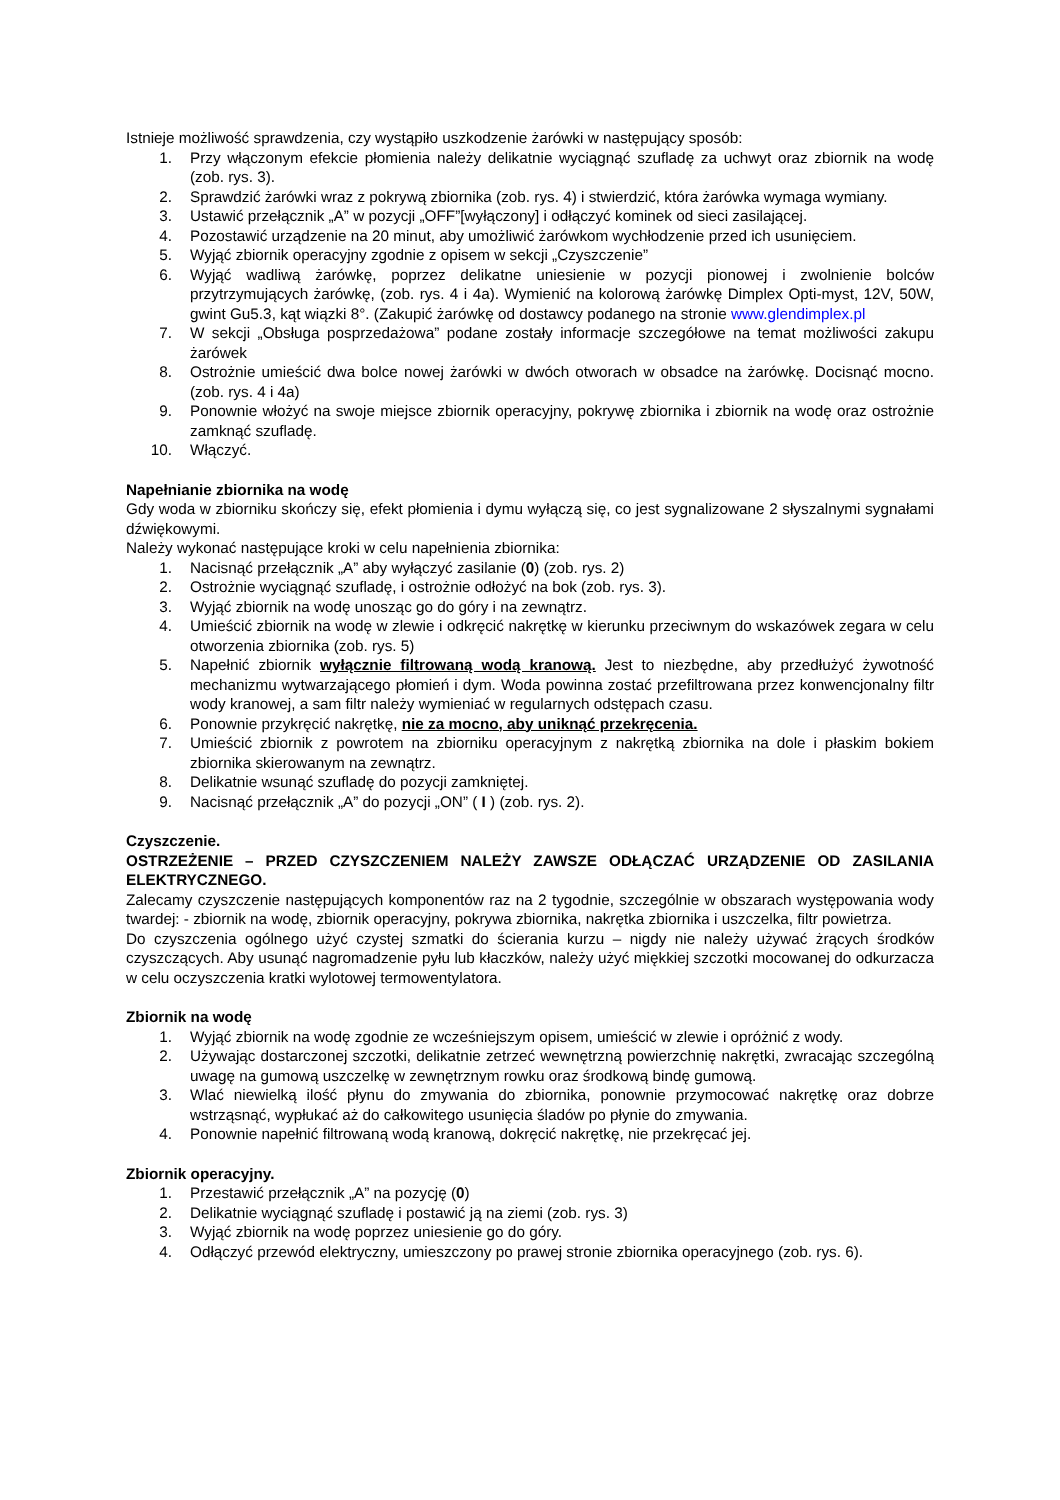Istnieje możliwość sprawdzenia, czy wystąpiło uszkodzenie żarówki w następujący sposób:
1. Przy włączonym efekcie płomienia należy delikatnie wyciągnąć szufladę za uchwyt oraz zbiornik na wodę (zob. rys. 3).
2. Sprawdzić żarówki wraz z pokrywą zbiornika (zob. rys. 4) i stwierdzić, która żarówka wymaga wymiany.
3. Ustawić przełącznik „A” w pozycji „OFF”[wyłączony] i odłączyć kominek od sieci zasilającej.
4. Pozostawić urządzenie na 20 minut, aby umożliwić żarówkom wychłodzenie przed ich usunięciem.
5. Wyjąć zbiornik operacyjny zgodnie z opisem w sekcji „Czyszczenie”
6. Wyjąć wadliwą żarówkę, poprzez delikatne uniesienie w pozycji pionowej i zwolnienie bolców przytrzymujących żarówkę, (zob. rys. 4 i 4a). Wymienić na kolorową żarówkę Dimplex Opti-myst, 12V, 50W, gwint Gu5.3, kąt wiązki 8°. (Zakupić żarówkę od dostawcy podanego na stronie www.glendimplex.pl
7. W sekcji „Obsługa posprzedażowa” podane zostały informacje szczegółowe na temat możliwości zakupu żarówek
8. Ostrożnie umieścić dwa bolce nowej żarówki w dwóch otworach w obsadce na żarówkę. Docisnąć mocno. (zob. rys. 4 i 4a)
9. Ponownie włożyć na swoje miejsce zbiornik operacyjny, pokrywę zbiornika i zbiornik na wodę oraz ostrożnie zamknąć szufladę.
10. Włączyć.
Napełnianie zbiornika na wodę
Gdy woda w zbiorniku skończy się, efekt płomienia i dymu wyłączą się, co jest sygnalizowane 2 słyszalnymi sygnałami dźwiękowymi.
Należy wykonać następujące kroki w celu napełnienia zbiornika:
1. Nacisnąć przełącznik „A” aby wyłączyć zasilanie (0) (zob. rys. 2)
2. Ostrożnie wyciągnąć szufladę, i ostrożnie odłożyć na bok (zob. rys. 3).
3. Wyjąć zbiornik na wodę unosząc go do góry i na zewnątrz.
4. Umieścić zbiornik na wodę w zlewie i odkręcić nakrętkę w kierunku przeciwnym do wskazówek zegara w celu otworzenia zbiornika (zob. rys. 5)
5. Napełnić zbiornik wyłącznie filtrowaną wodą kranową. Jest to niezbędne, aby przedłużyć żywotność mechanizmu wytwarzającego płomień i dym. Woda powinna zostać przefiltrowana przez konwencjonalny filtr wody kranowej, a sam filtr należy wymieniać w regularnych odstępach czasu.
6. Ponownie przykręcić nakrętkę, nie za mocno, aby uniknąć przekręcenia.
7. Umieścić zbiornik z powrotem na zbiorniku operacyjnym z nakrętką zbiornika na dole i płaskim bokiem zbiornika skierowanym na zewnątrz.
8. Delikatnie wsunąć szufladę do pozycji zamkniętej.
9. Nacisnąć przełącznik „A” do pozycji „ON” ( I ) (zob. rys. 2).
Czyszczenie.
OSTRZEŻENIE – PRZED CZYSZCZENIEM NALEŻY ZAWSZE ODŁĄCZAĆ URZĄDZENIE OD ZASILANIA ELEKTRYCZNEGO.
Zalecamy czyszczenie następujących komponentów raz na 2 tygodnie, szczególnie w obszarach występowania wody twardej: - zbiornik na wodę, zbiornik operacyjny, pokrywa zbiornika, nakrętka zbiornika i uszczelka, filtr powietrza.
Do czyszczenia ogólnego użyć czystej szmatki do ścierania kurzu – nigdy nie należy używać żrących środków czyszczących. Aby usunąć nagromadzenie pyłu lub kłaczków, należy użyć miękkiej szczotki mocowanej do odkurzacza w celu oczyszczenia kratki wylotowej termowentylatora.
Zbiornik na wodę
1. Wyjąć zbiornik na wodę zgodnie ze wcześniejszym opisem, umieścić w zlewie i opróżnić z wody.
2. Używając dostarczonej szczotki, delikatnie zetrzeć wewnętrzną powierzchnię nakrętki, zwracając szczególną uwagę na gumową uszczelkę w zewnętrznym rowku oraz środkową bindę gumową.
3. Wlać niewielką ilość płynu do zmywania do zbiornika, ponownie przymocować nakrętkę oraz dobrze wstrząsnąć, wypłukać aż do całkowitego usunięcia śladów po płynie do zmywania.
4. Ponownie napełnić filtrowaną wodą kranową, dokręcić nakrętkę, nie przekręcać jej.
Zbiornik operacyjny.
1. Przestawić przełącznik „A” na pozycję (0)
2. Delikatnie wyciągnąć szufladę i postawić ją na ziemi (zob. rys. 3)
3. Wyjąć zbiornik na wodę poprzez uniesienie go do góry.
4. Odłączyć przewód elektryczny, umieszczony po prawej stronie zbiornika operacyjnego (zob. rys. 6).